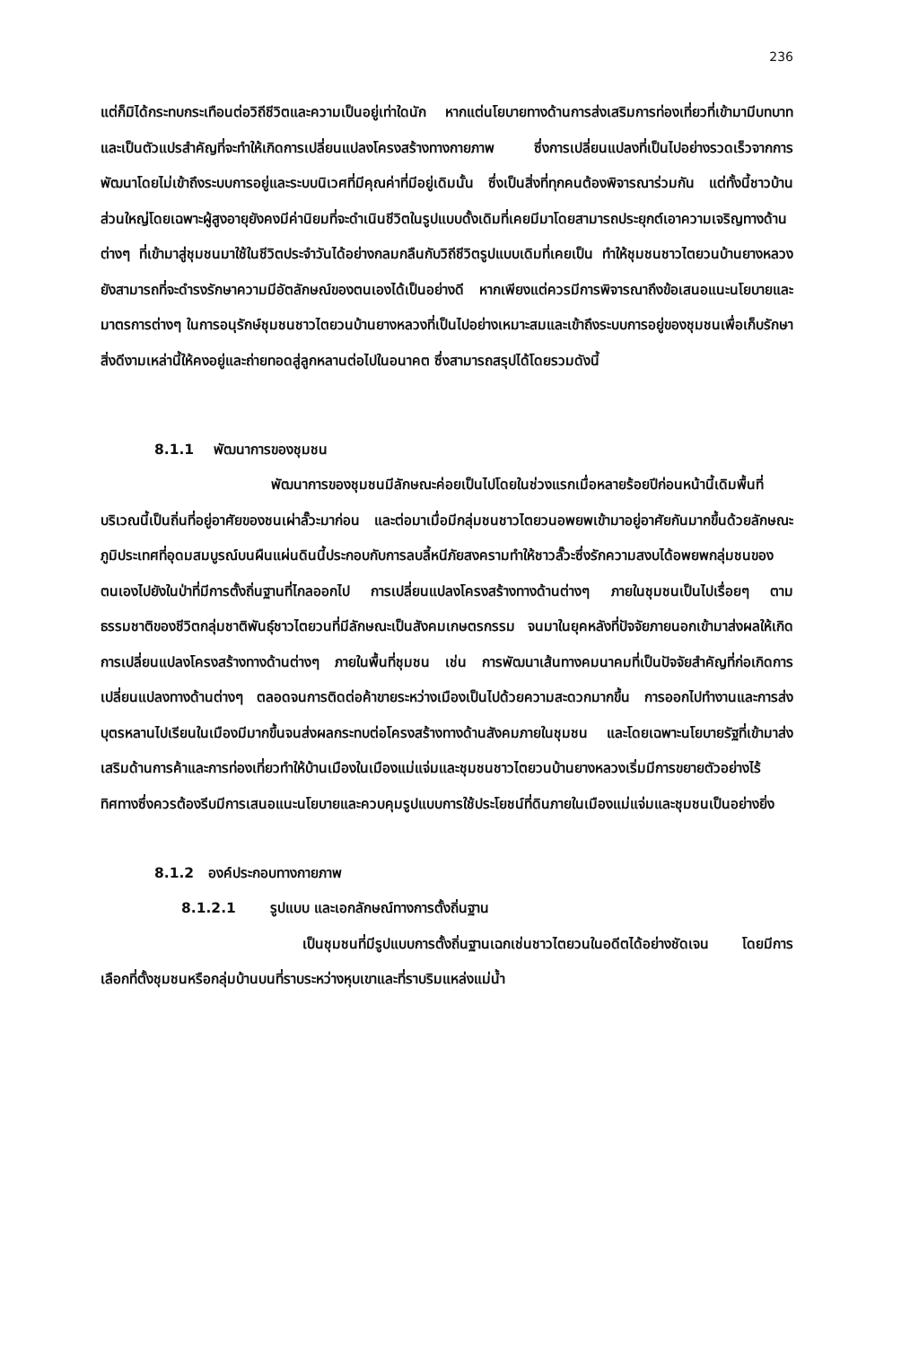236
แต่ก็มิได้กระทบกระเทือนต่อวิถีชีวิตและความเป็นอยู่เท่าใดนัก หากแต่นโยบายทางด้านการส่งเสริมการท่องเที่ยวที่เข้ามามีบทบาทและเป็นตัวแปรสำคัญที่จะทำให้เกิดการเปลี่ยนแปลงโครงสร้างทางกายภาพ ซึ่งการเปลี่ยนแปลงที่เป็นไปอย่างรวดเร็วจากการพัฒนาโดยไม่เข้าถึงระบบการอยู่และระบบนิเวศที่มีคุณค่าที่มีอยู่เดิมนั้น ซึ่งเป็นสิ่งที่ทุกคนต้องพิจารณาร่วมกัน แต่ทั้งนี้ชาวบ้านส่วนใหญ่โดยเฉพาะผู้สูงอายุยังคงมีค่านิยมที่จะดำเนินชีวิตในรูปแบบดั้งเดิมที่เคยมีมาโดยสามารถประยุกต์เอาความเจริญทางด้านต่างๆ ที่เข้ามาสู่ชุมชนมาใช้ในชีวิตประจำวันได้อย่างกลมกลืนกับวิถีชีวิตรูปแบบเดิมที่เคยเป็น ทำให้ชุมชนชาวไตยวนบ้านยางหลวงยังสามารถที่จะดำรงรักษาความมีอัตลักษณ์ของตนเองได้เป็นอย่างดี หากเพียงแต่ควรมีการพิจารณาถึงข้อเสนอแนะนโยบายและมาตรการต่างๆ ในการอนุรักษ์ชุมชนชาวไตยวนบ้านยางหลวงที่เป็นไปอย่างเหมาะสมและเข้าถึงระบบการอยู่ของชุมชนเพื่อเก็บรักษาสิ่งดีงามเหล่านี้ให้คงอยู่และถ่ายทอดสู่ลูกหลานต่อไปในอนาคต ซึ่งสามารถสรุปได้โดยรวมดังนี้
8.1.1 พัฒนาการของชุมชน
พัฒนาการของชุมชนมีลักษณะค่อยเป็นไปโดยในช่วงแรกเมื่อหลายร้อยปีก่อนหน้านี้เดิมพื้นที่บริเวณนี้เป็นถิ่นที่อยู่อาศัยของชนเผ่าลั๊วะมาก่อน และต่อมาเมื่อมีกลุ่มชนชาวไตยวนอพยพเข้ามาอยู่อาศัยกันมากขึ้นด้วยลักษณะภูมิประเทศที่อุดมสมบูรณ์บนผืนแผ่นดินนี้ประกอบกับการลบลี้หนีภัยสงครามทำให้ชาวลั๊วะซึ่งรักความสงบได้อพยพกลุ่มชนของตนเองไปยังในป่าที่มีการตั้งถิ่นฐานที่ไกลออกไป การเปลี่ยนแปลงโครงสร้างทางด้านต่างๆ ภายในชุมชนเป็นไปเรื่อยๆ ตามธรรมชาติของชีวิตกลุ่มชาติพันธุ์ชาวไตยวนที่มีลักษณะเป็นสังคมเกษตรกรรม จนมาในยุคหลังที่ปัจจัยภายนอกเข้ามาส่งผลให้เกิดการเปลี่ยนแปลงโครงสร้างทางด้านต่างๆ ภายในพื้นที่ชุมชน เช่น การพัฒนาเส้นทางคมนาคมที่เป็นปัจจัยสำคัญที่ก่อเกิดการเปลี่ยนแปลงทางด้านต่างๆ ตลอดจนการติดต่อค้าขายระหว่างเมืองเป็นไปด้วยความสะดวกมากขึ้น การออกไปทำงานและการส่งบุตรหลานไปเรียนในเมืองมีมากขึ้นจนส่งผลกระทบต่อโครงสร้างทางด้านสังคมภายในชุมชน และโดยเฉพาะนโยบายรัฐที่เข้ามาส่งเสริมด้านการค้าและการท่องเที่ยวทำให้บ้านเมืองในเมืองแม่แจ่มและชุมชนชาวไตยวนบ้านยางหลวงเริ่มมีการขยายตัวอย่างไร้ทิศทางซึ่งควรต้องรีบมีการเสนอแนะนโยบายและควบคุมรูปแบบการใช้ประโยชน์ที่ดินภายในเมืองแม่แจ่มและชุมชนเป็นอย่างยิ่ง
8.1.2 องค์ประกอบทางกายภาพ
8.1.2.1 รูปแบบ และเอกลักษณ์ทางการตั้งถิ่นฐาน
เป็นชุมชนที่มีรูปแบบการตั้งถิ่นฐานเฉกเช่นชาวไตยวนในอดีตได้อย่างชัดเจน โดยมีการเลือกที่ตั้งชุมชนหรือกลุ่มบ้านบนที่ราบระหว่างหุบเขาและที่ราบริมแหล่งแม่น้ำ